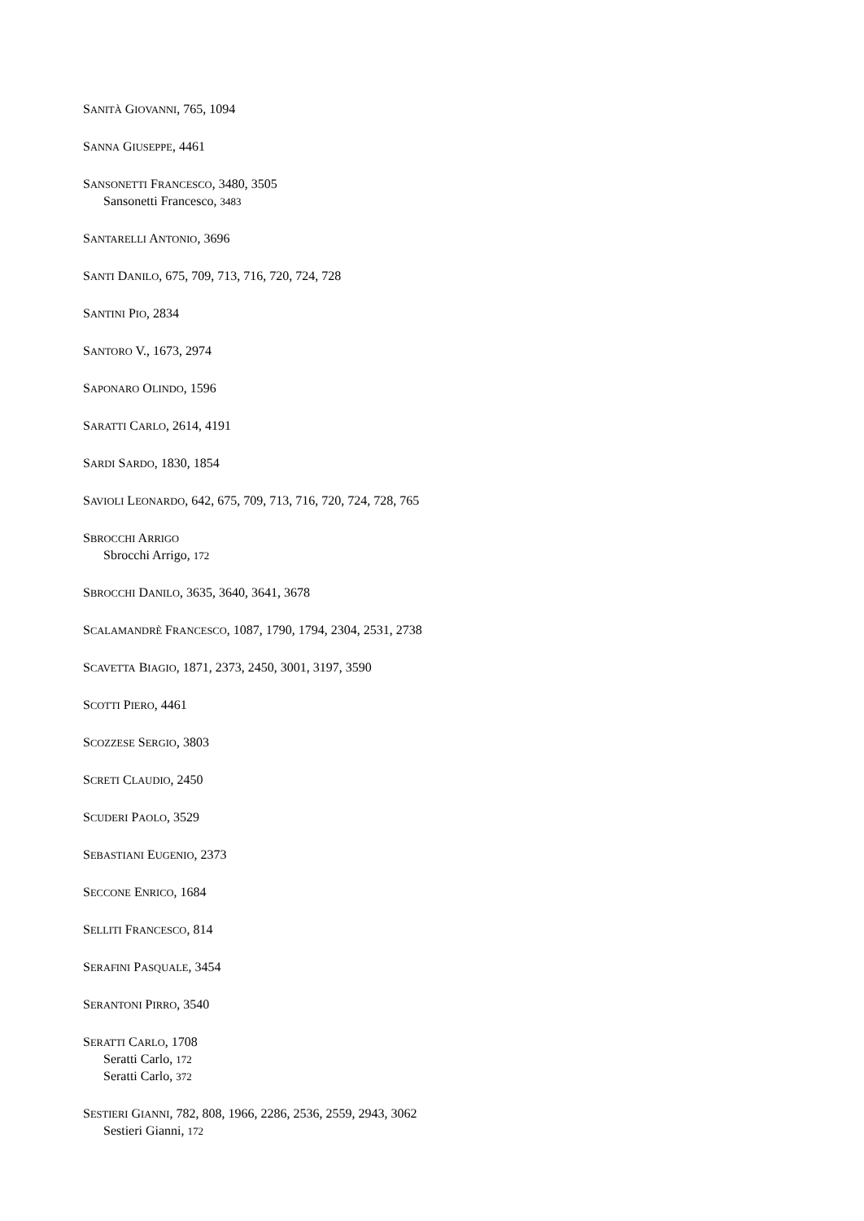SANITÀ GIOVANNI, 765, 1094
SANNA GIUSEPPE, 4461
SANSONETTI FRANCESCO, 3480, 3505
Sansonetti Francesco, 3483
SANTARELLI ANTONIO, 3696
SANTI DANILO, 675, 709, 713, 716, 720, 724, 728
SANTINI PIO, 2834
SANTORO V., 1673, 2974
SAPONARO OLINDO, 1596
SARATTI CARLO, 2614, 4191
SARDI SARDO, 1830, 1854
SAVIOLI LEONARDO, 642, 675, 709, 713, 716, 720, 724, 728, 765
SBROCCHI ARRIGO
Sbrocchi Arrigo, 172
SBROCCHI DANILO, 3635, 3640, 3641, 3678
SCALAMANDRÈ FRANCESCO, 1087, 1790, 1794, 2304, 2531, 2738
SCAVETTA BIAGIO, 1871, 2373, 2450, 3001, 3197, 3590
SCOTTI PIERO, 4461
SCOZZESE SERGIO, 3803
SCRETI CLAUDIO, 2450
SCUDERI PAOLO, 3529
SEBASTIANI EUGENIO, 2373
SECCONE ENRICO, 1684
SELLITI FRANCESCO, 814
SERAFINI PASQUALE, 3454
SERANTONI PIRRO, 3540
SERATTI CARLO, 1708
Seratti Carlo, 172
Seratti Carlo, 372
SESTIERI GIANNI, 782, 808, 1966, 2286, 2536, 2559, 2943, 3062
Sestieri Gianni, 172